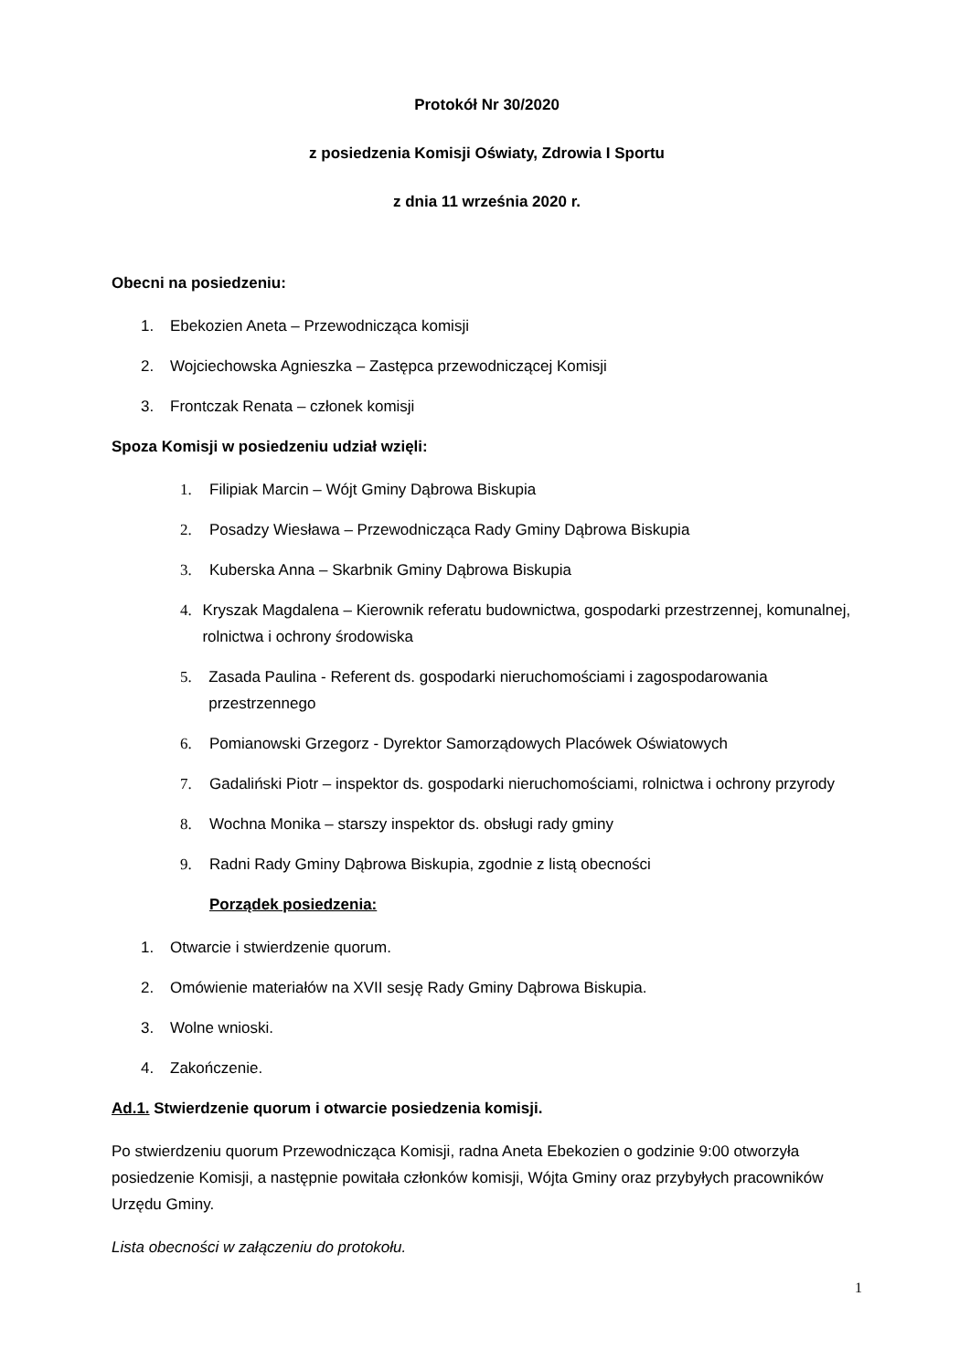Protokół Nr 30/2020
z posiedzenia Komisji Oświaty, Zdrowia I Sportu
z dnia 11 września 2020 r.
Obecni na posiedzeniu:
1. Ebekozien Aneta – Przewodnicząca komisji
2. Wojciechowska Agnieszka – Zastępca przewodniczącej Komisji
3. Frontczak Renata – członek komisji
Spoza Komisji w posiedzeniu udział wzięli:
1. Filipiak Marcin – Wójt Gminy Dąbrowa Biskupia
2. Posadzy Wiesława – Przewodnicząca Rady Gminy Dąbrowa Biskupia
3. Kuberska Anna – Skarbnik Gminy Dąbrowa Biskupia
4. Kryszak Magdalena – Kierownik referatu budownictwa, gospodarki przestrzennej, komunalnej, rolnictwa i ochrony środowiska
5. Zasada Paulina - Referent ds. gospodarki nieruchomościami i zagospodarowania przestrzennego
6. Pomianowski Grzegorz - Dyrektor Samorządowych Placówek Oświatowych
7. Gadaliński Piotr – inspektor ds. gospodarki nieruchomościami, rolnictwa i ochrony przyrody
8. Wochna Monika – starszy inspektor ds. obsługi rady gminy
9. Radni Rady Gminy Dąbrowa Biskupia, zgodnie z listą obecności
Porządek posiedzenia:
1. Otwarcie i stwierdzenie quorum.
2. Omówienie materiałów na XVII sesję Rady Gminy Dąbrowa Biskupia.
3. Wolne wnioski.
4. Zakończenie.
Ad.1. Stwierdzenie quorum i otwarcie posiedzenia komisji.
Po stwierdzeniu quorum Przewodnicząca Komisji, radna Aneta Ebekozien o godzinie 9:00 otworzyła posiedzenie Komisji, a następnie powitała członków komisji, Wójta Gminy oraz przybyłych pracowników Urzędu Gminy.
Lista obecności w załączeniu do protokołu.
1